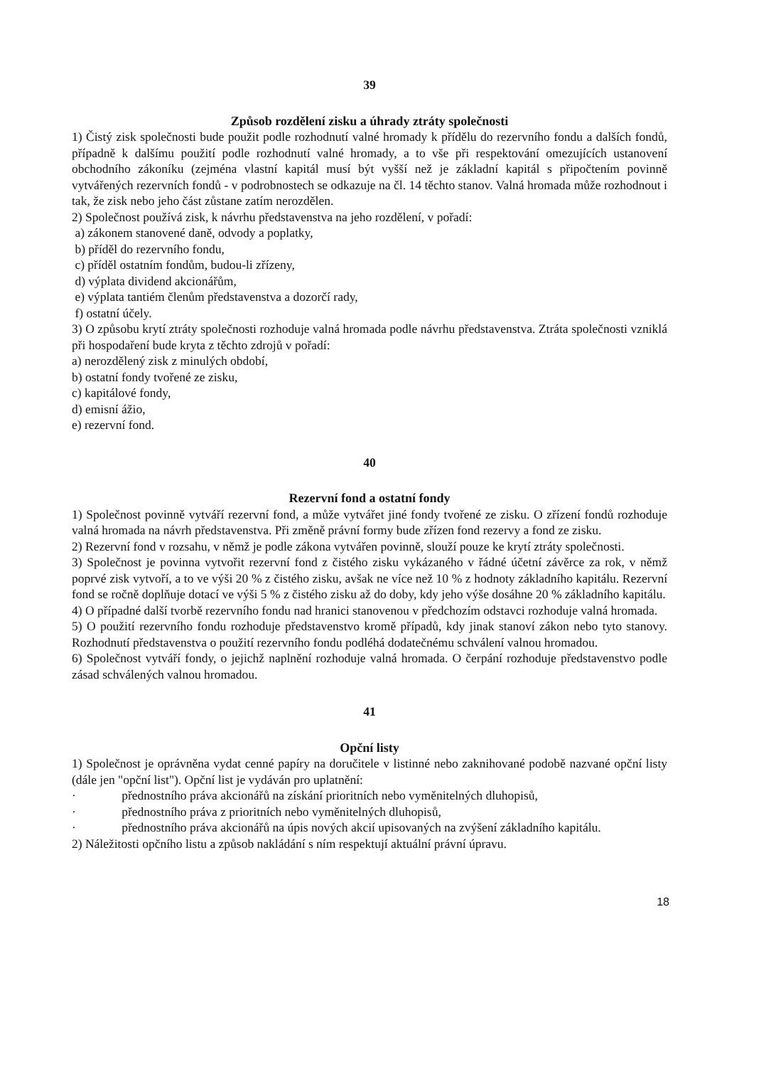39
Způsob rozdělení zisku a úhrady ztráty společnosti
1) Čistý zisk společnosti bude použit podle rozhodnutí valné hromady k přídělu do rezervního fondu a dalších fondů, případně k dalšímu použití podle rozhodnutí valné hromady, a to vše při respektování omezujících ustanovení obchodního zákoníku (zejména vlastní kapitál musí být vyšší než je základní kapitál s připočtením povinně vytvářených rezervních fondů - v podrobnostech se odkazuje na čl. 14 těchto stanov. Valná hromada může rozhodnout i tak, že zisk nebo jeho část zůstane zatím nerozdělen.
2) Společnost používá zisk, k návrhu představenstva na jeho rozdělení, v pořadí:
a) zákonem stanovené daně, odvody a poplatky,
b) příděl do rezervního fondu,
c) příděl ostatním fondům, budou-li zřízeny,
d) výplata dividend akcionářům,
e) výplata tantiém členům představenstva a dozorčí rady,
f) ostatní účely.
3) O způsobu krytí ztráty společnosti rozhoduje valná hromada podle návrhu představenstva. Ztráta společnosti vzniklá při hospodaření bude kryta z těchto zdrojů v pořadí:
a) nerozdělený zisk z minulých období,
b) ostatní fondy tvořené ze zisku,
c) kapitálové fondy,
d) emisní ážio,
e) rezervní fond.
40
Rezervní fond a ostatní fondy
1) Společnost povinně vytváří rezervní fond, a může vytvářet jiné fondy tvořené ze zisku. O zřízení fondů rozhoduje valná hromada na návrh představenstva. Při změně právní formy bude zřízen fond rezervy a fond ze zisku.
2) Rezervní fond v rozsahu, v němž je podle zákona vytvářen povinně, slouží pouze ke krytí ztráty společnosti.
3) Společnost je povinna vytvořit rezervní fond z čistého zisku vykázaného v řádné účetní závěrce za rok, v němž poprvé zisk vytvoří, a to ve výši 20 % z čistého zisku, avšak ne více než 10 % z hodnoty základního kapitálu. Rezervní fond se ročně doplňuje dotací ve výši 5 % z čistého zisku až do doby, kdy jeho výše dosáhne 20 % základního kapitálu.
4) O případné další tvorbě rezervního fondu nad hranici stanovenou v předchozím odstavci rozhoduje valná hromada.
5) O použití rezervního fondu rozhoduje představenstvo kromě případů, kdy jinak stanoví zákon nebo tyto stanovy. Rozhodnutí představenstva o použití rezervního fondu podléhá dodatečnému schválení valnou hromadou.
6) Společnost vytváří fondy, o jejichž naplnění rozhoduje valná hromada. O čerpání rozhoduje představenstvo podle zásad schválených valnou hromadou.
41
Opční listy
1) Společnost je oprávněna vydat cenné papíry na doručitele v listinné nebo zaknihované podobě nazvané opční listy (dále jen "opční list"). Opční list je vydáván pro uplatnění:
· přednostního práva akcionářů na získání prioritních nebo vyměnitelných dluhopisů,
· přednostního práva z prioritních nebo vyměnitelných dluhopisů,
· přednostního práva akcionářů na úpis nových akcií upisovaných na zvýšení základního kapitálu.
2) Náležitosti opčního listu a způsob nakládání s ním respektují aktuální právní úpravu.
18